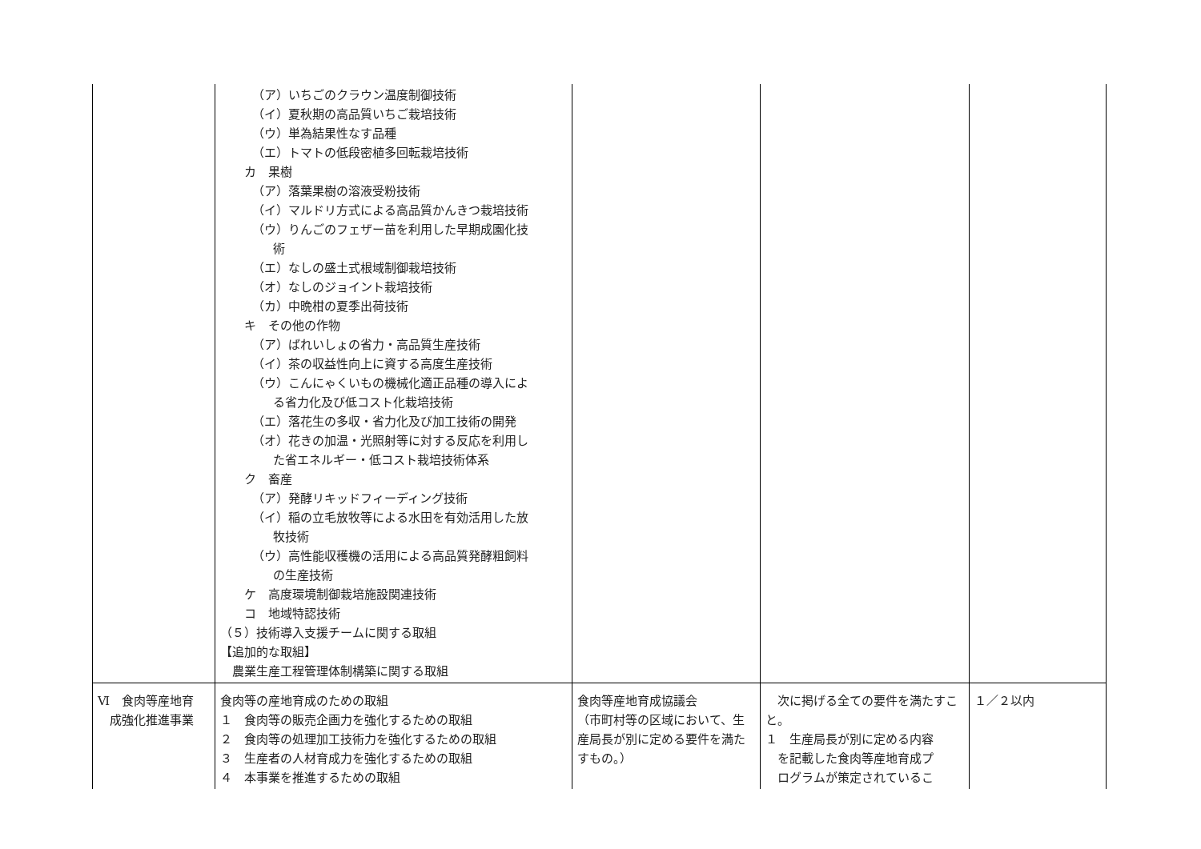| | （ア）いちごのクラウン温度制御技術 （イ）夏秋期の高品質いちご栽培技術 （ウ）単為結果性なす品種 （エ）トマトの低段密植多回転栽培技術 カ 果樹 （ア）落葉果樹の溶液受粉技術 （イ）マルドリ方式による高品質かんきつ栽培技術 （ウ）りんごのフェザー苗を利用した早期成園化技 術 （エ）なしの盛土式根域制御栽培技術 （オ）なしのジョイント栽培技術 （カ）中晩柑の夏季出荷技術 キ その他の作物 （ア）ばれいしょの省力・高品質生産技術 （イ）茶の収益性向上に資する高度生産技術 （ウ）こんにゃくいもの機械化適正品種の導入によ る省力化及び低コスト化栽培技術 （エ）落花生の多収・省力化及び加工技術の開発 （オ）花きの加温・光照射等に対する反応を利用し た省エネルギー・低コスト栽培技術体系 ク 畜産 （ア）発酵リキッドフィーディング技術 （イ）稲の立毛放牧等による水田を有効活用した放 牧技術 （ウ）高性能収穫機の活用による高品質発酵粗飼料 の生産技術 ケ 高度環境制御栽培施設関連技術 コ 地域特認技術 （５）技術導入支援チームに関する取組 【追加的な取組】 農業生産工程管理体制構築に関する取組 | | | |
| Ⅵ 食肉等産地育 成強化推進事業 | 食肉等の産地育成のための取組 １ 食肉等の販売企画力を強化するための取組 ２ 食肉等の処理加工技術力を強化するための取組 ３ 生産者の人材育成力を強化するための取組 ４ 本事業を推進するための取組 | 食肉等産地育成協議会 （市町村等の区域において、生産局長が別に定める要件を満たすもの。） | 次に掲げる全ての要件を満たすこと。 １ 生産局長が別に定める内容 を記載した食肉等産地育成プ ログラムが策定されているこ | １／２以内 |